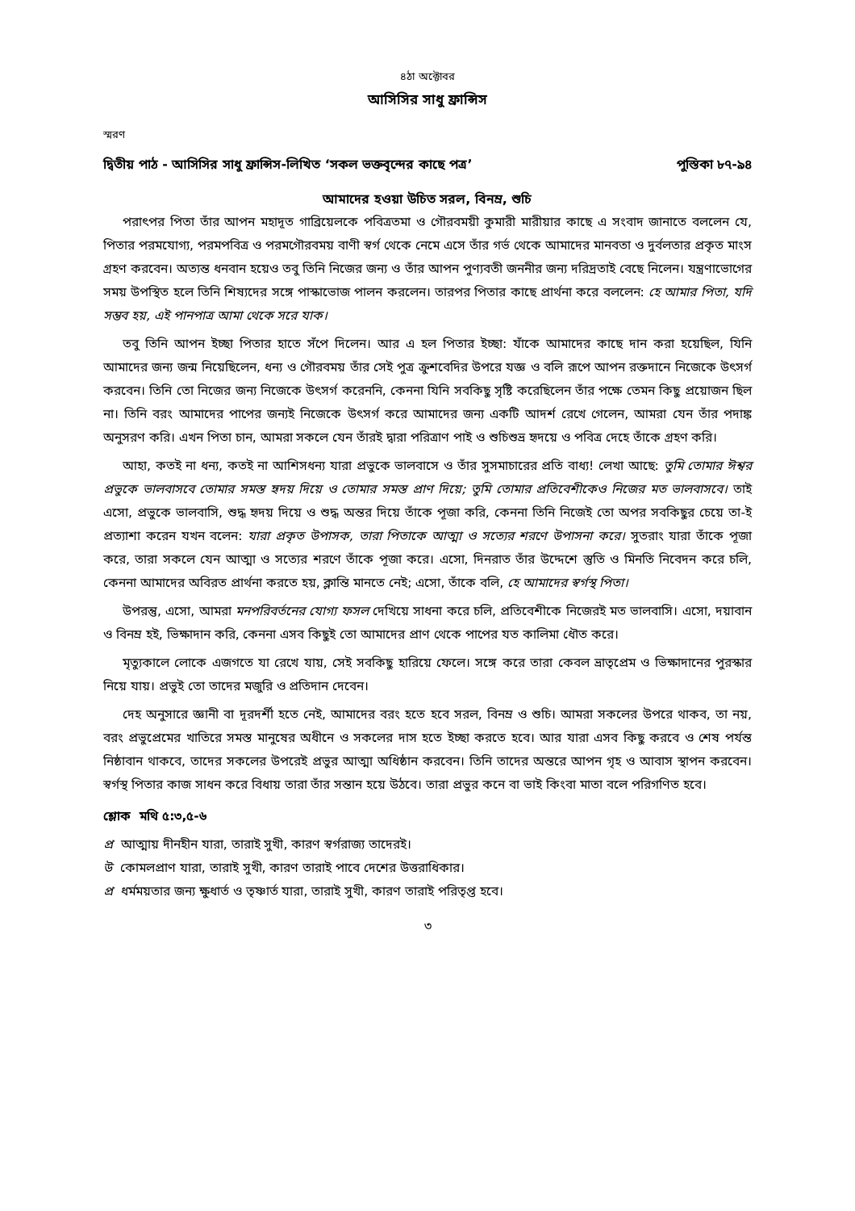৪ঠা অক্টোবর
আসিসির সাধু ফ্রান্সিস
স্মরণ
দ্বিতীয় পাঠ - আসিসির সাধু ফ্রান্সিস-লিখিত ‘সকল ভক্তবৃন্দের কাছে পত্র’ পুস্তিকা ৮৭-৯৪
আমাদের হওয়া উচিত সরল, বিনম্র, শুচি
পরাৎপর পিতা তাঁর আপন মহাদূত গাব্রিয়েলকে পবিত্রতমা ও গৌরবময়ী কুমারী মারীয়ার কাছে এ সংবাদ জানাতে বললেন যে, পিতার পরমযোগ্য, পরমপবিত্র ও পরমগৌরবময় বাণী স্বর্গ থেকে নেমে এসে তাঁর গর্ভ থেকে আমাদের মানবতা ও দুর্বলতার প্রকৃত মাংস গ্রহণ করবেন। অত্যন্ত ধনবান হয়েও তবু তিনি নিজের জন্য ও তাঁর আপন পুণ্যবতী জননীর জন্য দরিদ্রতাই বেছে নিলেন। যন্ত্রণাভোগের সময় উপস্থিত হলে তিনি শিষ্যদের সঙ্গে পাস্কাভোজ পালন করলেন। তারপর পিতার কাছে প্রার্থনা করে বললেন: হে আমার পিতা, যদি সম্ভব হয়, এই পানপাত্র আমা থেকে সরে যাক।
তবু তিনি আপন ইচ্ছা পিতার হাতে সঁপে দিলেন। আর এ হল পিতার ইচ্ছা: যাঁকে আমাদের কাছে দান করা হয়েছিল, যিনি আমাদের জন্য জন্ম নিয়েছিলেন, ধন্য ও গৌরবময় তাঁর সেই পুত্র ক্রুশবেদির উপরে যজ্ঞ ও বলি রূপে আপন রক্তদানে নিজেকে উৎসর্গ করবেন। তিনি তো নিজের জন্য নিজেকে উৎসর্গ করেননি, কেননা যিনি সবকিছু সৃষ্টি করেছিলেন তাঁর পক্ষে তেমন কিছু প্রয়োজন ছিল না। তিনি বরং আমাদের পাপের জন্যই নিজেকে উৎসর্গ করে আমাদের জন্য একটি আদর্শ রেখে গেলেন, আমরা যেন তাঁর পদাঙ্ক অনুসরণ করি। এখন পিতা চান, আমরা সকলে যেন তাঁরই দ্বারা পরিত্রাণ পাই ও শুচিশুভ্র হৃদয়ে ও পবিত্র দেহে তাঁকে গ্রহণ করি।
আহা, কতই না ধন্য, কতই না আশিসধন্য যারা প্রভুকে ভালবাসে ও তাঁর সুসমাচারের প্রতি বাধ্য! লেখা আছে: তুমি তোমার ঈশ্বর প্রভুকে ভালবাসবে তোমার সমস্ত হৃদয় দিয়ে ও তোমার সমস্ত প্রাণ দিয়ে; তুমি তোমার প্রতিবেশীকেও নিজের মত ভালবাসবে। তাই এসো, প্রভুকে ভালবাসি, শুদ্ধ হৃদয় দিয়ে ও শুদ্ধ অন্তর দিয়ে তাঁকে পূজা করি, কেননা তিনি নিজেই তো অপর সবকিছুর চেয়ে তা-ই প্রত্যাশা করেন যখন বলেন: যারা প্রকৃত উপাসক, তারা পিতাকে আত্মা ও সত্যের শরণে উপাসনা করে। সুতরাং যারা তাঁকে পূজা করে, তারা সকলে যেন আত্মা ও সত্যের শরণে তাঁকে পূজা করে। এসো, দিনরাত তাঁর উদ্দেশে স্তুতি ও মিনতি নিবেদন করে চলি, কেননা আমাদের অবিরত প্রার্থনা করতে হয়, ক্লান্তি মানতে নেই; এসো, তাঁকে বলি, হে আমাদের স্বর্গস্থ পিতা।
উপরন্তু, এসো, আমরা মনপরিবর্তনের যোগ্য ফসল দেখিয়ে সাধনা করে চলি, প্রতিবেশীকে নিজেরই মত ভালবাসি। এসো, দয়াবান ও বিনম্র হই, ভিক্ষাদান করি, কেননা এসব কিছুই তো আমাদের প্রাণ থেকে পাপের যত কালিমা ধৌত করে।
মৃত্যুকালে লোকে এজগতে যা রেখে যায়, সেই সবকিছু হারিয়ে ফেলে। সঙ্গে করে তারা কেবল ভ্রাতৃপ্রেম ও ভিক্ষাদানের পুরস্কার নিয়ে যায়। প্রভুই তো তাদের মজুরি ও প্রতিদান দেবেন।
দেহ অনুসারে জ্ঞানী বা দূরদর্শী হতে নেই, আমাদের বরং হতে হবে সরল, বিনম্র ও শুচি। আমরা সকলের উপরে থাকব, তা নয়, বরং প্রভুপ্রেমের খাতিরে সমস্ত মানুষের অধীনে ও সকলের দাস হতে ইচ্ছা করতে হবে। আর যারা এসব কিছু করবে ও শেষ পর্যন্ত নিষ্ঠাবান থাকবে, তাদের সকলের উপরেই প্রভুর আত্মা অধিষ্ঠান করবেন। তিনি তাদের অন্তরে আপন গৃহ ও আবাস স্থাপন করবেন। স্বর্গস্থ পিতার কাজ সাধন করে বিধায় তারা তাঁর সন্তান হয়ে উঠবে। তারা প্রভুর কনে বা ভাই কিংবা মাতা বলে পরিগণিত হবে।
শ্লোক মথি ৫:৩,৫-৬
প্র আত্মায় দীনহীন যারা, তারাই সুখী, কারণ স্বর্গরাজ্য তাদেরই।
উ কোমলপ্রাণ যারা, তারাই সুখী, কারণ তারাই পাবে দেশের উত্তরাধিকার।
প্র ধর্মময়তার জন্য ক্ষুধার্ত ও তৃষ্ণার্ত যারা, তারাই সুখী, কারণ তারাই পরিতৃপ্ত হবে।
৩